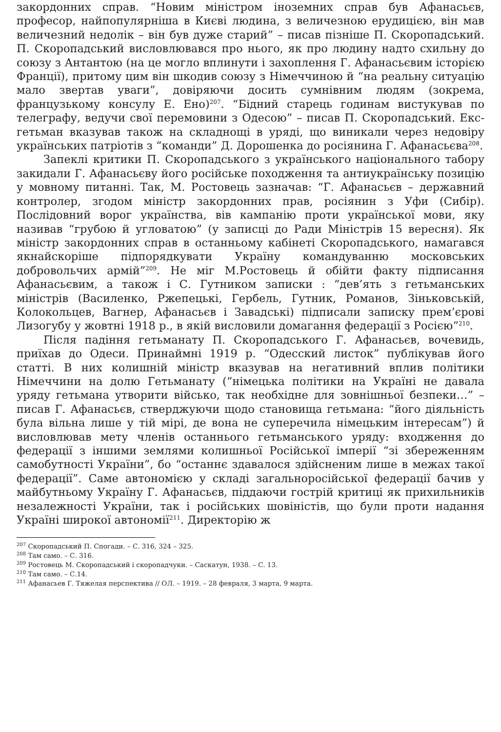закордонних справ. “Новим міністром іноземних справ був Афанасьєв, професор, найпопулярніша в Києві людина, з величезною ерудицією, він мав величезний недолік – він був дуже старий” – писав пізніше П. Скоропадський. П. Скоропадський висловлювався про нього, як про людину надто схильну до союзу з Антантою (на це могло вплинути і захоплення Г. Афанасьєвим історією Франції), притому цим він шкодив союзу з Німеччиною й “на реальну ситуацію мало звертав уваги”, довіряючи досить сумнівним людям (зокрема, французькому консулу Е. Ено)<sup>207</sup>. “Бідний старець годинам вистукував по телеграфу, ведучи свої перемовини з Одесою” – писав П. Скоропадський. Екс-гетьман вказував також на складнощі в уряді, що виникали через недовіру українських патріотів з “команди” Д. Дорошенка до росіянина Г. Афанасьєва<sup>208</sup>.
Запеклі критики П. Скоропадського з українського національного табору закидали Г. Афанасьєву його російське походження та антиукраїнську позицію у мовному питанні. Так, М. Ростовець зазначав: “Г. Афанасьєв – державний контролер, згодом міністр закордонних прав, росіянин з Уфи (Сибір). Послідовний ворог українства, вів кампанію проти української мови, яку називав “грубою й угловатою” (у записці до Ради Міністрів 15 вересня). Як міністр закордонних справ в останньому кабінеті Скоропадського, намагався якнайскоріше підпорядкувати Україну командуванню московських добровольчих армій”<sup>209</sup>. Не міг М.Ростовець й обійти факту підписання Афанасьєвим, а також і С. Гутником записки : “дев’ять з гетьманських міністрів (Василенко, Ржепецькі, Гербель, Гутник, Романов, Зіньковській, Колокольцев, Вагнер, Афанасьєв і Завадські) підписали записку прем’єрові Лизогубу у жовтні 1918 р., в якій висловили домагання федерації з Росією”<sup>210</sup>.
Після падіння гетьманату П. Скоропадського Г. Афанасьєв, вочевидь, приїхав до Одеси. Принаймні 1919 р. “Одесский листок” публікував його статті. В них колишній міністр вказував на негативний вплив політики Німеччини на долю Гетьманату (“німецька політики на Україні не давала уряду гетьмана утворити військо, так необхідне для зовнішньої безпеки…” – писав Г. Афанасьєв, стверджуючи щодо становища гетьмана: “його діяльність була вільна лише у тій мірі, де вона не суперечила німецьким інтересам”) й висловлював мету членів останнього гетьманського уряду: входження до федерації з іншими землями колишньої Російської імперії “зі збереженням самобутності України”, бо “останнє здавалося здійсненим лише в межах такої федерації”. Саме автономією у складі загальноросійської федерації бачив у майбутньому Україну Г. Афанасьєв, піддаючи гострій критиці як прихильників незалежності України, так і російських шовіністів, що були проти надання Україні широкої автономії<sup>211</sup>. Директорію ж
<sup>207</sup> Скоропадський П. Спогади. – С. 316, 324 – 325.
<sup>208</sup> Там само. – С. 316.
<sup>209</sup> Ростовець М. Скоропадський і скоропадчуки. – Саскатун, 1938. – С. 13.
<sup>210</sup> Там само. – С.14.
<sup>211</sup> Афанасьев Г. Тяжелая перспектива // ОЛ. – 1919. – 28 февраля, 3 марта, 9 марта.